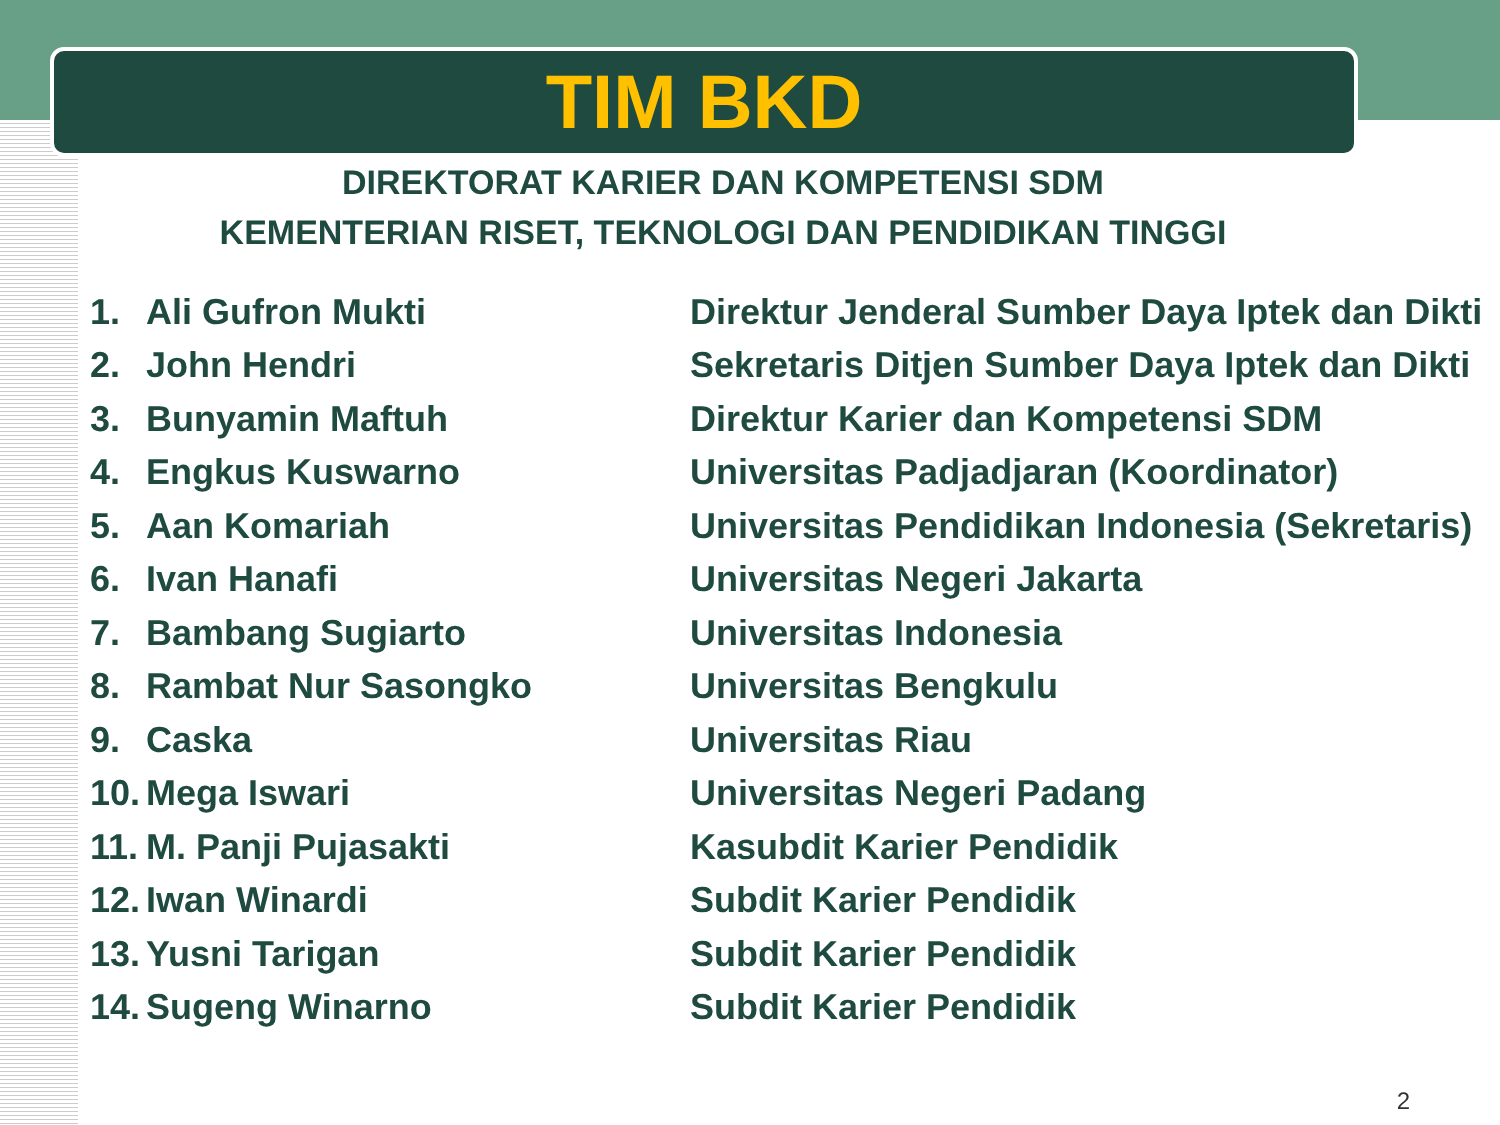TIM BKD
DIREKTORAT KARIER DAN KOMPETENSI SDM
KEMENTERIAN RISET, TEKNOLOGI DAN PENDIDIKAN TINGGI
| 1. | Ali Gufron Mukti | Direktur Jenderal Sumber Daya Iptek dan Dikti |
| 2. | John Hendri | Sekretaris Ditjen Sumber Daya Iptek dan Dikti |
| 3. | Bunyamin Maftuh | Direktur Karier dan Kompetensi SDM |
| 4. | Engkus Kuswarno | Universitas Padjadjaran (Koordinator) |
| 5. | Aan Komariah | Universitas Pendidikan Indonesia (Sekretaris) |
| 6. | Ivan Hanafi | Universitas Negeri Jakarta |
| 7. | Bambang Sugiarto | Universitas Indonesia |
| 8. | Rambat Nur Sasongko | Universitas Bengkulu |
| 9. | Caska | Universitas Riau |
| 10. | Mega Iswari | Universitas Negeri Padang |
| 11. | M. Panji Pujasakti | Kasubdit Karier Pendidik |
| 12. | Iwan Winardi | Subdit Karier Pendidik |
| 13. | Yusni Tarigan | Subdit Karier Pendidik |
| 14. | Sugeng Winarno | Subdit Karier Pendidik |
2